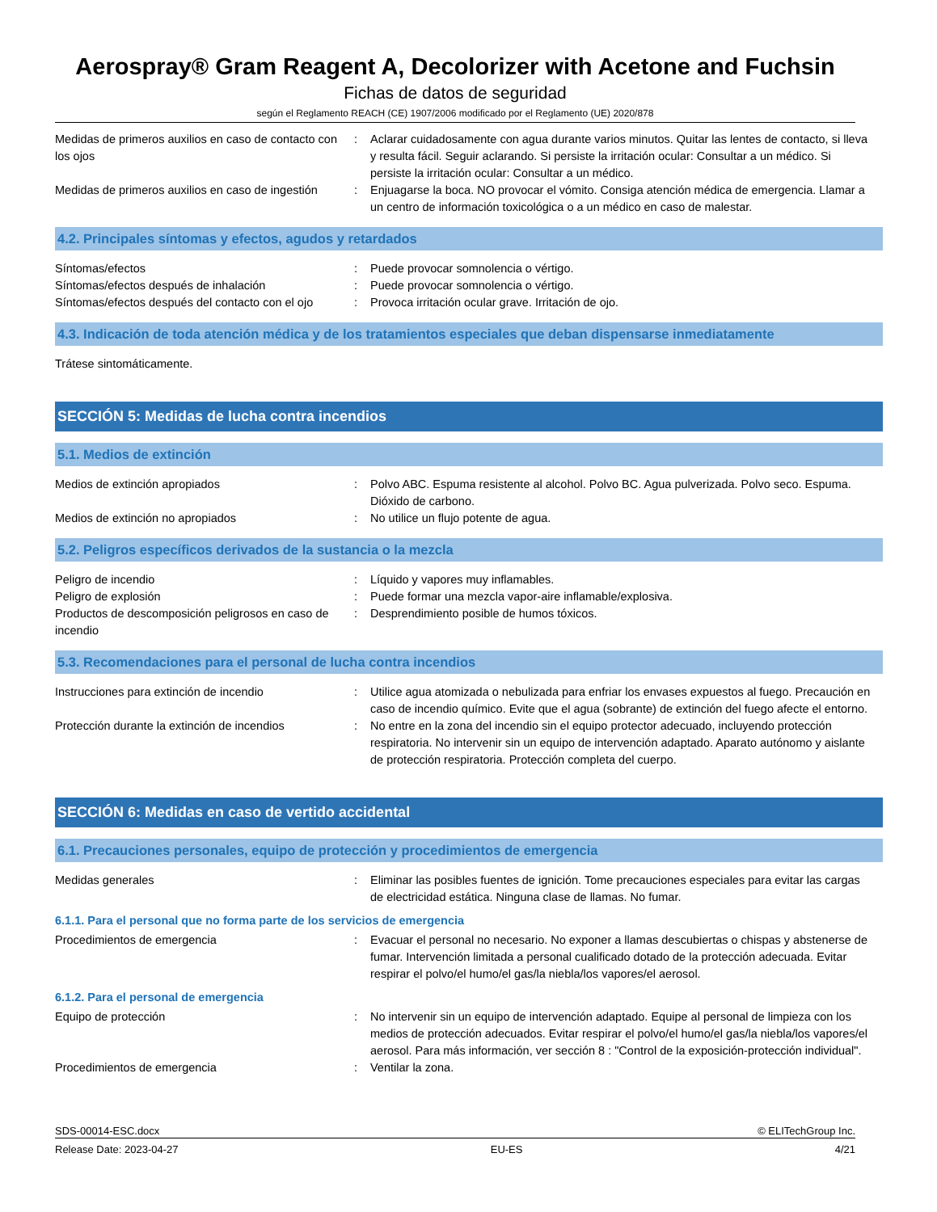Aerospray® Gram Reagent A, Decolorizer with Acetone and Fuchsin
Fichas de datos de seguridad
según el Reglamento REACH (CE) 1907/2006 modificado por el Reglamento (UE) 2020/878
Medidas de primeros auxilios en caso de contacto con los ojos
: Aclarar cuidadosamente con agua durante varios minutos. Quitar las lentes de contacto, si lleva y resulta fácil. Seguir aclarando. Si persiste la irritación ocular: Consultar a un médico. Si persiste la irritación ocular: Consultar a un médico.
Medidas de primeros auxilios en caso de ingestión
: Enjuagarse la boca. NO provocar el vómito. Consiga atención médica de emergencia. Llamar a un centro de información toxicológica o a un médico en caso de malestar.
4.2. Principales síntomas y efectos, agudos y retardados
Síntomas/efectos : Puede provocar somnolencia o vértigo.
Síntomas/efectos después de inhalación : Puede provocar somnolencia o vértigo.
Síntomas/efectos después del contacto con el ojo
: Provoca irritación ocular grave. Irritación de ojo.
4.3. Indicación de toda atención médica y de los tratamientos especiales que deban dispensarse inmediatamente
Trátese sintomáticamente.
SECCIÓN 5: Medidas de lucha contra incendios
5.1. Medios de extinción
Medios de extinción apropiados : Polvo ABC. Espuma resistente al alcohol. Polvo BC. Agua pulverizada. Polvo seco. Espuma. Dióxido de carbono.
Medios de extinción no apropiados : No utilice un flujo potente de agua.
5.2. Peligros específicos derivados de la sustancia o la mezcla
Peligro de incendio : Líquido y vapores muy inflamables.
Peligro de explosión : Puede formar una mezcla vapor-aire inflamable/explosiva.
Productos de descomposición peligrosos en caso de incendio
: Desprendimiento posible de humos tóxicos.
5.3. Recomendaciones para el personal de lucha contra incendios
Instrucciones para extinción de incendio : Utilice agua atomizada o nebulizada para enfriar los envases expuestos al fuego. Precaución en caso de incendio químico. Evite que el agua (sobrante) de extinción del fuego afecte el entorno.
Protección durante la extinción de incendios
: No entre en la zona del incendio sin el equipo protector adecuado, incluyendo protección respiratoria. No intervenir sin un equipo de intervención adaptado. Aparato autónomo y aislante de protección respiratoria. Protección completa del cuerpo.
SECCIÓN 6: Medidas en caso de vertido accidental
6.1. Precauciones personales, equipo de protección y procedimientos de emergencia
Medidas generales : Eliminar las posibles fuentes de ignición. Tome precauciones especiales para evitar las cargas de electricidad estática. Ninguna clase de llamas. No fumar.
6.1.1. Para el personal que no forma parte de los servicios de emergencia
Procedimientos de emergencia : Evacuar el personal no necesario. No exponer a llamas descubiertas o chispas y abstenerse de fumar. Intervención limitada a personal cualificado dotado de la protección adecuada. Evitar respirar el polvo/el humo/el gas/la niebla/los vapores/el aerosol.
6.1.2. Para el personal de emergencia
Equipo de protección : No intervenir sin un equipo de intervención adaptado. Equipe al personal de limpieza con los medios de protección adecuados. Evitar respirar el polvo/el humo/el gas/la niebla/los vapores/el aerosol. Para más información, ver sección 8 : "Control de la exposición-protección individual".
Procedimientos de emergencia : Ventilar la zona.
SDS-00014-ESC.docx © ELITechGroup Inc.
Release Date: 2023-04-27 EU-ES 4/21